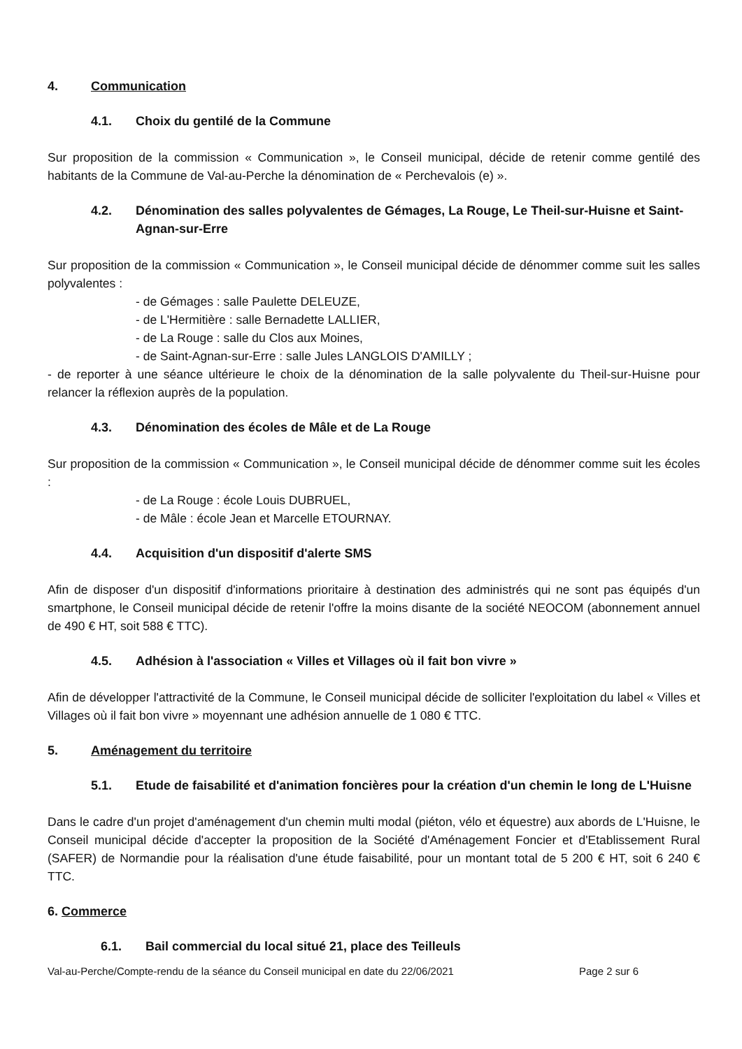4. Communication
4.1. Choix du gentilé de la Commune
Sur proposition de la commission « Communication », le Conseil municipal, décide de retenir comme gentilé des habitants de la Commune de Val-au-Perche la dénomination de « Perchevalois (e) ».
4.2. Dénomination des salles polyvalentes de Gémages, La Rouge, Le Theil-sur-Huisne et Saint-Agnan-sur-Erre
Sur proposition de la commission « Communication », le Conseil municipal décide de dénommer comme suit les salles polyvalentes :
- de Gémages : salle Paulette DELEUZE,
- de L'Hermitière : salle Bernadette LALLIER,
- de La Rouge : salle du Clos aux Moines,
- de Saint-Agnan-sur-Erre : salle Jules LANGLOIS D'AMILLY ;
- de reporter à une séance ultérieure le choix de la dénomination de la salle polyvalente du Theil-sur-Huisne pour relancer la réflexion auprès de la population.
4.3. Dénomination des écoles de Mâle et de La Rouge
Sur proposition de la commission « Communication », le Conseil municipal décide de dénommer comme suit les écoles :
- de La Rouge : école Louis DUBRUEL,
- de Mâle : école Jean et Marcelle ETOURNAY.
4.4. Acquisition d'un dispositif d'alerte SMS
Afin de disposer d'un dispositif d'informations prioritaire à destination des administrés qui ne sont pas équipés d'un smartphone, le Conseil municipal décide de retenir l'offre la moins disante de la société NEOCOM (abonnement annuel de 490 € HT, soit 588 € TTC).
4.5. Adhésion à l'association « Villes et Villages où il fait bon vivre »
Afin de développer l'attractivité de la Commune, le Conseil municipal décide de solliciter l'exploitation du label « Villes et Villages où il fait bon vivre » moyennant une adhésion annuelle de 1 080 € TTC.
5. Aménagement du territoire
5.1. Etude de faisabilité et d'animation foncières pour la création d'un chemin le long de L'Huisne
Dans le cadre d'un projet d'aménagement d'un chemin multi modal (piéton, vélo et équestre) aux abords de L'Huisne, le Conseil municipal décide d'accepter la proposition de la Société d'Aménagement Foncier et d'Etablissement Rural (SAFER) de Normandie pour la réalisation d'une étude faisabilité, pour un montant total de 5 200 € HT, soit 6 240 € TTC.
6. Commerce
6.1. Bail commercial du local situé 21, place des Teilleuls
Val-au-Perche/Compte-rendu de la séance du Conseil municipal en date du 22/06/2021 Page 2 sur 6